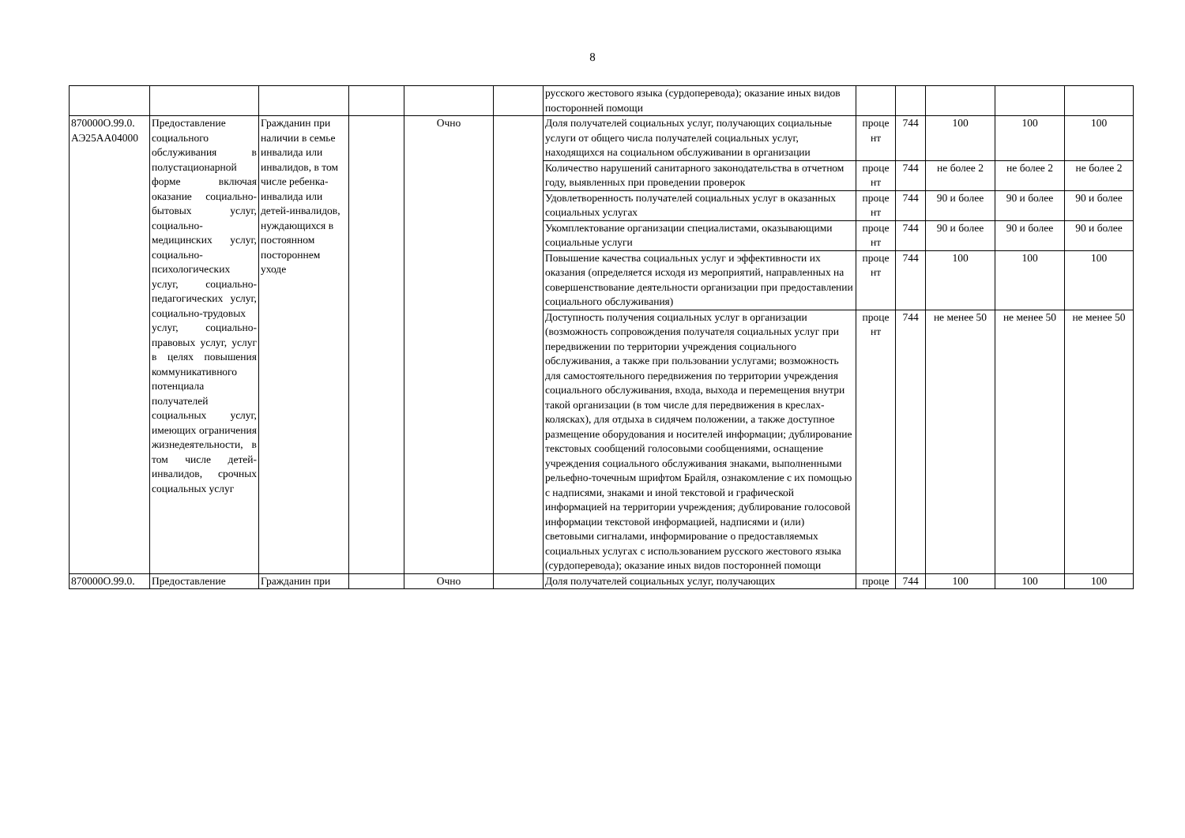8
| | | | | | | русского жестового языка (сурдоперевода); оказание иных видов посторонней помощи | | | | | |
| 870000О.99.0. АЭ25АА04000 | Предоставление социального обслуживания в полустационарной форме включая оказание социально-бытовых услуг, социально-медицинских услуг, социально-психологических услуг, социально-педагогических услуг, социально-трудовых услуг, социально-правовых услуг, услуг в целях повышения коммуникативного потенциала получателей социальных услуг, имеющих ограничения жизнедеятельности, в том числе детей-инвалидов, срочных социальных услуг | Гражданин при наличии в семье инвалида или инвалидов, в том числе ребенка-инвалида или детей-инвалидов, нуждающихся в постоянном постороннем уходе | | Очно | | Доля получателей социальных услуг, получающих социальные услуги от общего числа получателей социальных услуг, находящихся на социальном обслуживании в организации | проце нт | 744 | 100 | 100 | 100 |
| | | | | | | Количество нарушений санитарного законодательства в отчетном году, выявленных при проведении проверок | проце нт | 744 | не более 2 | не более 2 | не более 2 |
| | | | | | | Удовлетворенность получателей социальных услуг в оказанных социальных услугах | проце нт | 744 | 90 и более | 90 и более | 90 и более |
| | | | | | | Укомплектование организации специалистами, оказывающими социальные услуги | проце нт | 744 | 90 и более | 90 и более | 90 и более |
| | | | | | | Повышение качества социальных услуг и эффективности их оказания (определяется исходя из мероприятий, направленных на совершенствование деятельности организации при предоставлении социального обслуживания) | проце нт | 744 | 100 | 100 | 100 |
| | | | | | | Доступность получения социальных услуг в организации (возможность сопровождения получателя социальных услуг при передвижении по территории учреждения социального обслуживания, а также при пользовании услугами; возможность для самостоятельного передвижения по территории учреждения социального обслуживания, входа, выхода и перемещения внутри такой организации (в том числе для передвижения в креслах-колясках), для отдыха в сидячем положении, а также доступное размещение оборудования и носителей информации; дублирование текстовых сообщений голосовыми сообщениями, оснащение учреждения социального обслуживания знаками, выполненными рельефно-точечным шрифтом Брайля, ознакомление с их помощью с надписями, знаками и иной текстовой и графической информацией на территории учреждения; дублирование голосовой информации текстовой информацией, надписями и (или) световыми сигналами, информирование о предоставляемых социальных услугах с использованием русского жестового языка (сурдоперевода); оказание иных видов посторонней помощи | проце нт | 744 | не менее 50 | не менее 50 | не менее 50 |
| 870000О.99.0. | Предоставление | Гражданин при | | Очно | | Доля получателей социальных услуг, получающих | проце | 744 | 100 | 100 | 100 |